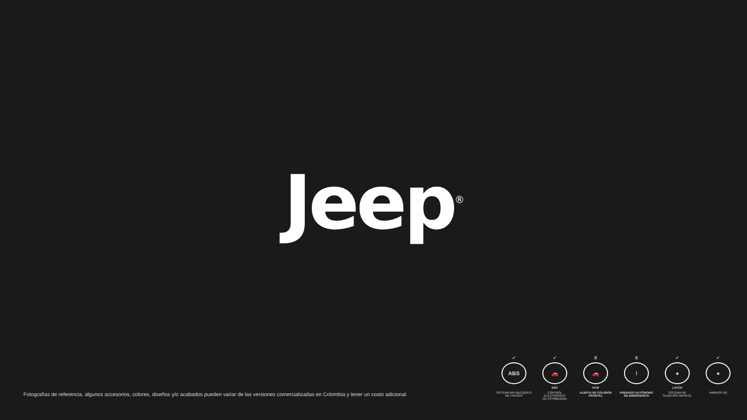Jeep<sup>®</sup>
Fotografías de referencia, algunos accesorios, colores, diseños y/o acabados pueden variar de las versiones comercializadas en Colombia y tener un costo adicional.
✓
ABS
SISTEMA ANTIBLOQUEO
DE FRENOS
✓
🚗
ESC
CONTROL ELECTRÓNICO
DE ESTABILIDAD
X
🚗
FCW
ALERTA DE COLISIÓN
FRONTAL
X
!
FRENADO AUTÓNOMO
DE EMERGENCIA
✓
●
LATCH
SISTEMA DE
SUJECIÓN INFANTIL
✓
●
AIRBAGS (6)